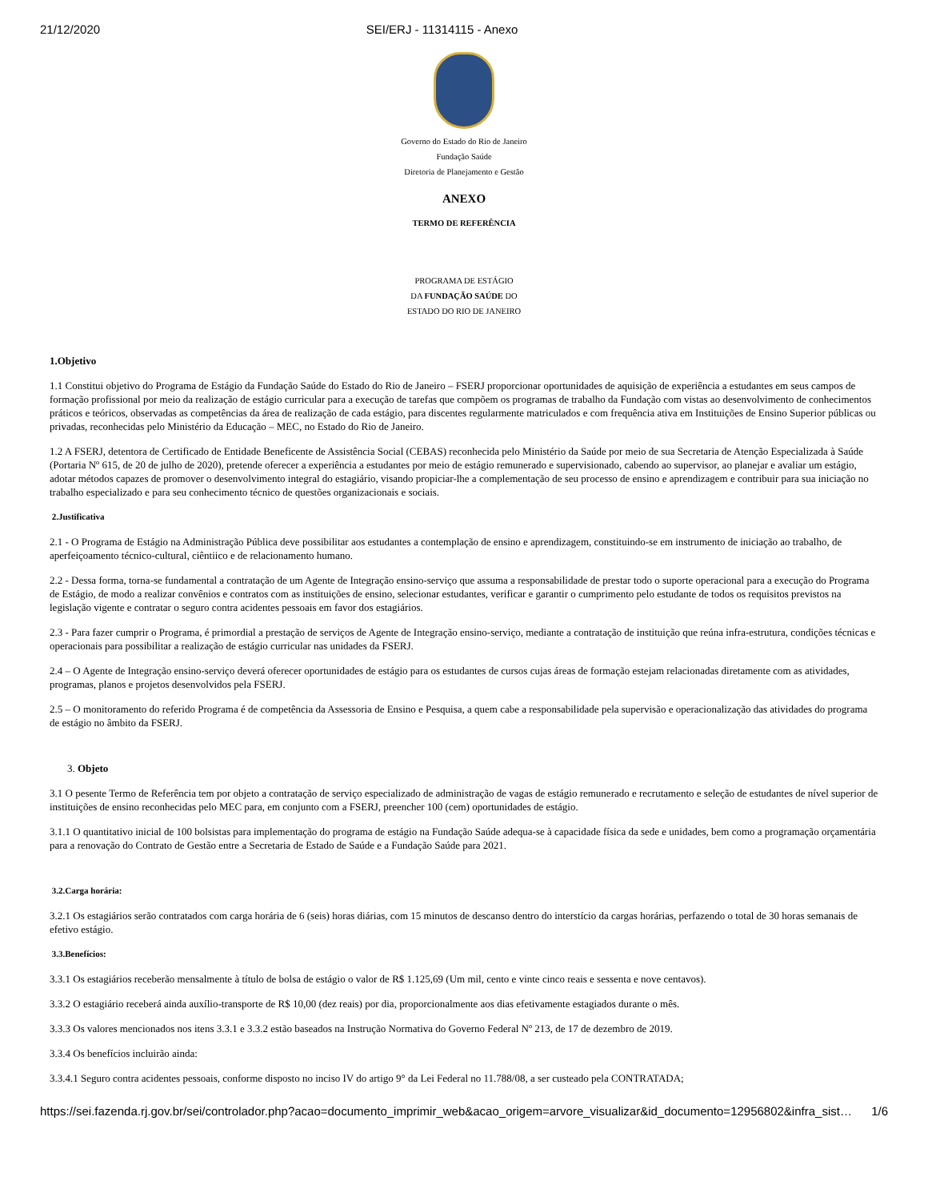21/12/2020 SEI/ERJ - 11314115 - Anexo
Governo do Estado do Rio de Janeiro
Fundação Saúde
Diretoria de Planejamento e Gestão
ANEXO
TERMO DE REFERÊNCIA
PROGRAMA DE ESTÁGIO
DA FUNDAÇÃO SAÚDE DO
ESTADO DO RIO DE JANEIRO
1.Objetivo
1.1 Constitui objetivo do Programa de Estágio da Fundação Saúde do Estado do Rio de Janeiro – FSERJ proporcionar oportunidades de aquisição de experiência a estudantes em seus campos de formação profissional por meio da realização de estágio curricular para a execução de tarefas que compõem os programas de trabalho da Fundação com vistas ao desenvolvimento de conhecimentos práticos e teóricos, observadas as competências da área de realização de cada estágio, para discentes regularmente matriculados e com frequência ativa em Instituições de Ensino Superior públicas ou privadas, reconhecidas pelo Ministério da Educação – MEC, no Estado do Rio de Janeiro.
1.2 A FSERJ, detentora de Certificado de Entidade Beneficente de Assistência Social (CEBAS) reconhecida pelo Ministério da Saúde por meio de sua Secretaria de Atenção Especializada à Saúde (Portaria Nº 615, de 20 de julho de 2020), pretende oferecer a experiência a estudantes por meio de estágio remunerado e supervisionado, cabendo ao supervisor, ao planejar e avaliar um estágio, adotar métodos capazes de promover o desenvolvimento integral do estagiário, visando propiciar-lhe a complementação de seu processo de ensino e aprendizagem e contribuir para sua iniciação no trabalho especializado e para seu conhecimento técnico de questões organizacionais e sociais.
2.Justificativa
2.1 - O Programa de Estágio na Administração Pública deve possibilitar aos estudantes a contemplação de ensino e aprendizagem, constituindo-se em instrumento de iniciação ao trabalho, de aperfeiçoamento técnico-cultural, ciêntiico e de relacionamento humano.
2.2 - Dessa forma, torna-se fundamental a contratação de um Agente de Integração ensino-serviço que assuma a responsabilidade de prestar todo o suporte operacional para a execução do Programa de Estágio, de modo a realizar convênios e contratos com as instituições de ensino, selecionar estudantes, verificar e garantir o cumprimento pelo estudante de todos os requisitos previstos na legislação vigente e contratar o seguro contra acidentes pessoais em favor dos estagiários.
2.3 - Para fazer cumprir o Programa, é primordial a prestação de serviços de Agente de Integração ensino-serviço, mediante a contratação de instituição que reúna infra-estrutura, condições técnicas e operacionais para possibilitar a realização de estágio curricular nas unidades da FSERJ.
2.4 – O Agente de Integração ensino-serviço deverá oferecer oportunidades de estágio para os estudantes de cursos cujas áreas de formação estejam relacionadas diretamente com as atividades, programas, planos e projetos desenvolvidos pela FSERJ.
2.5 – O monitoramento do referido Programa é de competência da Assessoria de Ensino e Pesquisa, a quem cabe a responsabilidade pela supervisão e operacionalização das atividades do programa de estágio no âmbito da FSERJ.
3. Objeto
3.1 O pesente Termo de Referência tem por objeto a contratação de serviço especializado de administração de vagas de estágio remunerado e recrutamento e seleção de estudantes de nível superior de instituições de ensino reconhecidas pelo MEC para, em conjunto com a FSERJ, preencher 100 (cem) oportunidades de estágio.
3.1.1 O quantitativo inicial de 100 bolsistas para implementação do programa de estágio na Fundação Saúde adequa-se à capacidade física da sede e unidades, bem como a programação orçamentária para a renovação do Contrato de Gestão entre a Secretaria de Estado de Saúde e a Fundação Saúde para 2021.
3.2.Carga horária:
3.2.1 Os estagiários serão contratados com carga horária de 6 (seis) horas diárias, com 15 minutos de descanso dentro do interstício da cargas horárias, perfazendo o total de 30 horas semanais de efetivo estágio.
3.3.Benefícios:
3.3.1 Os estagiários receberão mensalmente à título de bolsa de estágio o valor de R$ 1.125,69 (Um mil, cento e vinte cinco reais e sessenta e nove centavos).
3.3.2 O estagiário receberá ainda auxílio-transporte de R$ 10,00 (dez reais) por dia, proporcionalmente aos dias efetivamente estagiados durante o mês.
3.3.3 Os valores mencionados nos itens 3.3.1 e 3.3.2 estão baseados na Instrução Normativa do Governo Federal Nº 213, de 17 de dezembro de 2019.
3.3.4 Os benefícios incluirão ainda:
3.3.4.1 Seguro contra acidentes pessoais, conforme disposto no inciso IV do artigo 9° da Lei Federal no 11.788/08, a ser custeado pela CONTRATADA;
https://sei.fazenda.rj.gov.br/sei/controlador.php?acao=documento_imprimir_web&acao_origem=arvore_visualizar&id_documento=12956802&infra_sist… 1/6